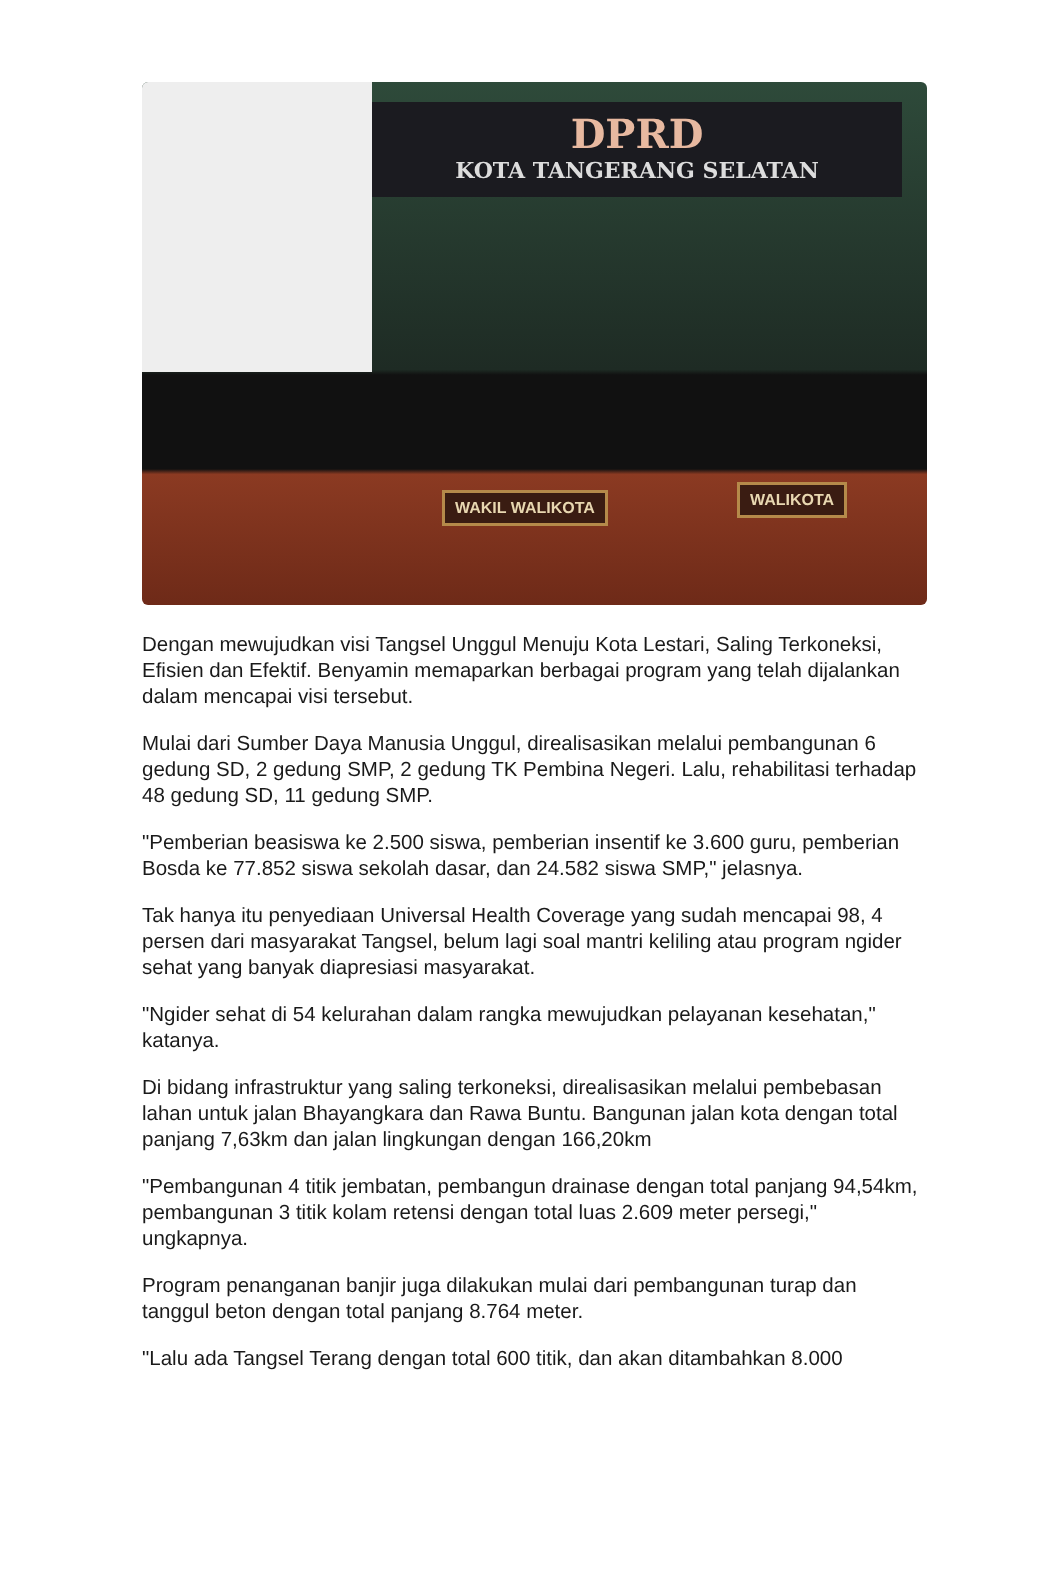DPRD
KOTA TANGERANG SELATAN
WAKIL WALIKOTA WALIKOTA
Dengan mewujudkan visi Tangsel Unggul Menuju Kota Lestari, Saling Terkoneksi, Efisien dan Efektif. Benyamin memaparkan berbagai program yang telah dijalankan dalam mencapai visi tersebut.
Mulai dari Sumber Daya Manusia Unggul, direalisasikan melalui pembangunan 6 gedung SD, 2 gedung SMP, 2 gedung TK Pembina Negeri. Lalu, rehabilitasi terhadap 48 gedung SD, 11 gedung SMP.
"Pemberian beasiswa ke 2.500 siswa, pemberian insentif ke 3.600 guru, pemberian Bosda ke 77.852 siswa sekolah dasar, dan 24.582 siswa SMP," jelasnya.
Tak hanya itu penyediaan Universal Health Coverage yang sudah mencapai 98, 4 persen dari masyarakat Tangsel, belum lagi soal mantri keliling atau program ngider sehat yang banyak diapresiasi masyarakat.
"Ngider sehat di 54 kelurahan dalam rangka mewujudkan pelayanan kesehatan," katanya.
Di bidang infrastruktur yang saling terkoneksi, direalisasikan melalui pembebasan lahan untuk jalan Bhayangkara dan Rawa Buntu. Bangunan jalan kota dengan total panjang 7,63km dan jalan lingkungan dengan 166,20km
"Pembangunan 4 titik jembatan, pembangun drainase dengan total panjang 94,54km, pembangunan 3 titik kolam retensi dengan total luas 2.609 meter persegi," ungkapnya.
Program penanganan banjir juga dilakukan mulai dari pembangunan turap dan tanggul beton dengan total panjang 8.764 meter.
"Lalu ada Tangsel Terang dengan total 600 titik, dan akan ditambahkan 8.000